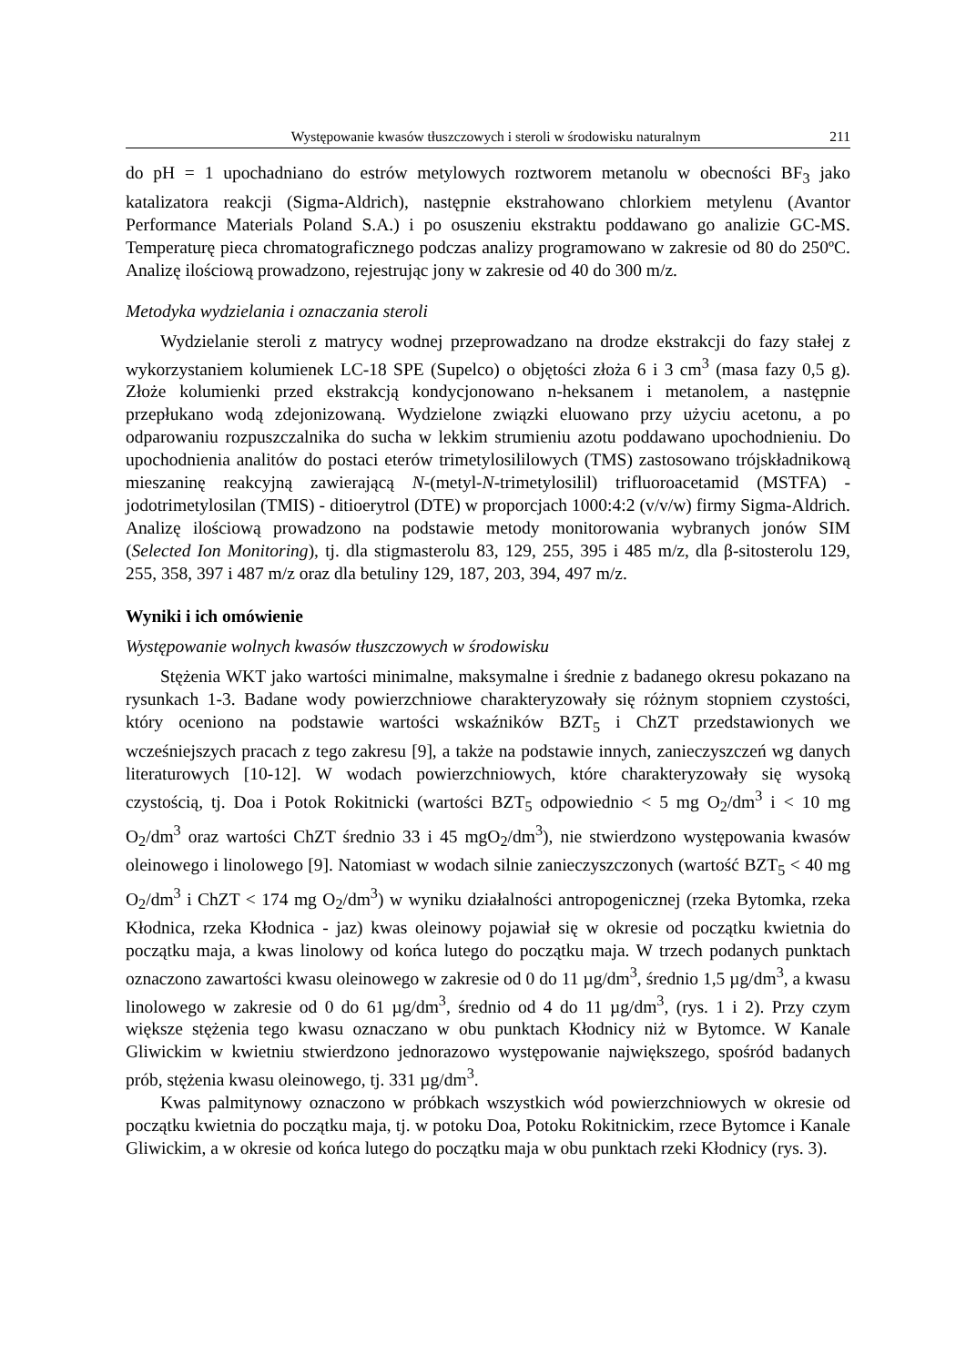Występowanie kwasów tłuszczowych i steroli w środowisku naturalnym 211
do pH = 1 upochadniano do estrów metylowych roztworem metanolu w obecności BF<sub>3</sub> jako katalizatora reakcji (Sigma-Aldrich), następnie ekstrahowano chlorkiem metylenu (Avantor Performance Materials Poland S.A.) i po osuszeniu ekstraktu poddawano go analizie GC-MS. Temperaturę pieca chromatograficznego podczas analizy programowano w zakresie od 80 do 250ºC. Analizę ilościową prowadzono, rejestrując jony w zakresie od 40 do 300 m/z.
Metodyka wydzielania i oznaczania steroli
Wydzielanie steroli z matrycy wodnej przeprowadzano na drodze ekstrakcji do fazy stałej z wykorzystaniem kolumienek LC-18 SPE (Supelco) o objętości złoża 6 i 3 cm<sup>3</sup> (masa fazy 0,5 g). Złoże kolumienki przed ekstrakcją kondycjonowano n-heksanem i metanolem, a następnie przepłukano wodą zdejonizowaną. Wydzielone związki eluowano przy użyciu acetonu, a po odparowaniu rozpuszczalnika do sucha w lekkim strumieniu azotu poddawano upochodnieniu. Do upochodnienia analitów do postaci eterów trimetylosililowych (TMS) zastosowano trójskładnikową mieszaninę reakcyjną zawierającą N-(metyl-N-trimetylosilil) trifluoroacetamid (MSTFA) - jodotrimetylosilan (TMIS) - ditioerytrol (DTE) w proporcjach 1000:4:2 (v/v/w) firmy Sigma-Aldrich. Analizę ilościową prowadzono na podstawie metody monitorowania wybranych jonów SIM (Selected Ion Monitoring), tj. dla stigmasterolu 83, 129, 255, 395 i 485 m/z, dla β-sitosterolu 129, 255, 358, 397 i 487 m/z oraz dla betuliny 129, 187, 203, 394, 497 m/z.
Wyniki i ich omówienie
Występowanie wolnych kwasów tłuszczowych w środowisku
Stężenia WKT jako wartości minimalne, maksymalne i średnie z badanego okresu pokazano na rysunkach 1-3. Badane wody powierzchniowe charakteryzowały się różnym stopniem czystości, który oceniono na podstawie wartości wskaźników BZT<sub>5</sub> i ChZT przedstawionych we wcześniejszych pracach z tego zakresu [9], a także na podstawie innych, zanieczyszczeń wg danych literaturowych [10-12]. W wodach powierzchniowych, które charakteryzowały się wysoką czystością, tj. Doa i Potok Rokitnicki (wartości BZT<sub>5</sub> odpowiednio < 5 mg O<sub>2</sub>/dm<sup>3</sup> i < 10 mg O<sub>2</sub>/dm<sup>3</sup> oraz wartości ChZT średnio 33 i 45 mgO<sub>2</sub>/dm<sup>3</sup>), nie stwierdzono występowania kwasów oleinowego i linolowego [9]. Natomiast w wodach silnie zanieczyszczonych (wartość BZT<sub>5</sub> < 40 mg O<sub>2</sub>/dm<sup>3</sup> i ChZT < 174 mg O<sub>2</sub>/dm<sup>3</sup>) w wyniku działalności antropogenicznej (rzeka Bytomka, rzeka Kłodnica, rzeka Kłodnica - jaz) kwas oleinowy pojawiał się w okresie od początku kwietnia do początku maja, a kwas linolowy od końca lutego do początku maja. W trzech podanych punktach oznaczono zawartości kwasu oleinowego w zakresie od 0 do 11 µg/dm<sup>3</sup>, średnio 1,5 µg/dm<sup>3</sup>, a kwasu linolowego w zakresie od 0 do 61 µg/dm<sup>3</sup>, średnio od 4 do 11 µg/dm<sup>3</sup>, (rys. 1 i 2). Przy czym większe stężenia tego kwasu oznaczano w obu punktach Kłodnicy niż w Bytomce. W Kanale Gliwickim w kwietniu stwierdzono jednorazowo występowanie największego, spośród badanych prób, stężenia kwasu oleinowego, tj. 331 µg/dm<sup>3</sup>.
Kwas palmitynowy oznaczono w próbkach wszystkich wód powierzchniowych w okresie od początku kwietnia do początku maja, tj. w potoku Doa, Potoku Rokitnickim, rzece Bytomce i Kanale Gliwickim, a w okresie od końca lutego do początku maja w obu punktach rzeki Kłodnicy (rys. 3).